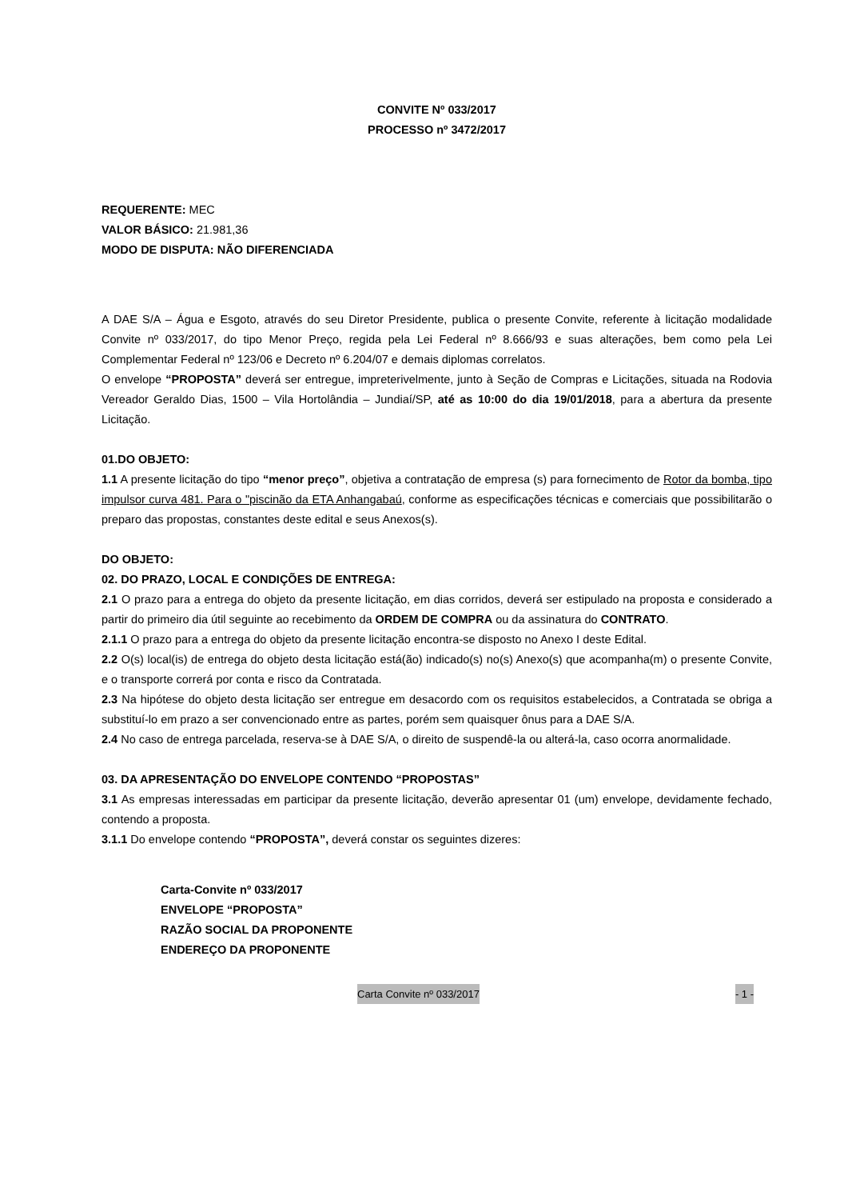CONVITE Nº 033/2017
PROCESSO nº 3472/2017
REQUERENTE: MEC
VALOR BÁSICO: 21.981,36
MODO DE DISPUTA: NÃO DIFERENCIADA
A DAE S/A – Água e Esgoto, através do seu Diretor Presidente, publica o presente Convite, referente à licitação modalidade Convite nº 033/2017, do tipo Menor Preço, regida pela Lei Federal nº 8.666/93 e suas alterações, bem como pela Lei Complementar Federal nº 123/06 e Decreto nº 6.204/07 e demais diplomas correlatos.
O envelope “PROPOSTA” deverá ser entregue, impreterivelmente, junto à Seção de Compras e Licitações, situada na Rodovia Vereador Geraldo Dias, 1500 – Vila Hortolândia – Jundiaí/SP, até as 10:00 do dia 19/01/2018, para a abertura da presente Licitação.
01.DO OBJETO:
1.1 A presente licitação do tipo “menor preço”, objetiva a contratação de empresa (s) para fornecimento de Rotor da bomba, tipo impulsor curva 481. Para o "piscinão da ETA Anhangabaú, conforme as especificações técnicas e comerciais que possibilitarão o preparo das propostas, constantes deste edital e seus Anexos(s).
DO OBJETO:
02. DO PRAZO, LOCAL E CONDIÇÕES DE ENTREGA:
2.1 O prazo para a entrega do objeto da presente licitação, em dias corridos, deverá ser estipulado na proposta e considerado a partir do primeiro dia útil seguinte ao recebimento da ORDEM DE COMPRA ou da assinatura do CONTRATO.
2.1.1 O prazo para a entrega do objeto da presente licitação encontra-se disposto no Anexo I deste Edital.
2.2 O(s) local(is) de entrega do objeto desta licitação está(ão) indicado(s) no(s) Anexo(s) que acompanha(m) o presente Convite, e o transporte correrá por conta e risco da Contratada.
2.3 Na hipótese do objeto desta licitação ser entregue em desacordo com os requisitos estabelecidos, a Contratada se obriga a substituí-lo em prazo a ser convencionado entre as partes, porém sem quaisquer ônus para a DAE S/A.
2.4 No caso de entrega parcelada, reserva-se à DAE S/A, o direito de suspendê-la ou alterá-la, caso ocorra anormalidade.
03. DA APRESENTAÇÃO DO ENVELOPE CONTENDO “PROPOSTAS”
3.1 As empresas interessadas em participar da presente licitação, deverão apresentar 01 (um) envelope, devidamente fechado, contendo a proposta.
3.1.1 Do envelope contendo “PROPOSTA”, deverá constar os seguintes dizeres:
Carta-Convite nº 033/2017
ENVELOPE “PROPOSTA”
RAZÃO SOCIAL DA PROPONENTE
ENDEREÇO DA PROPONENTE
Carta Convite nº 033/2017 - 1 -